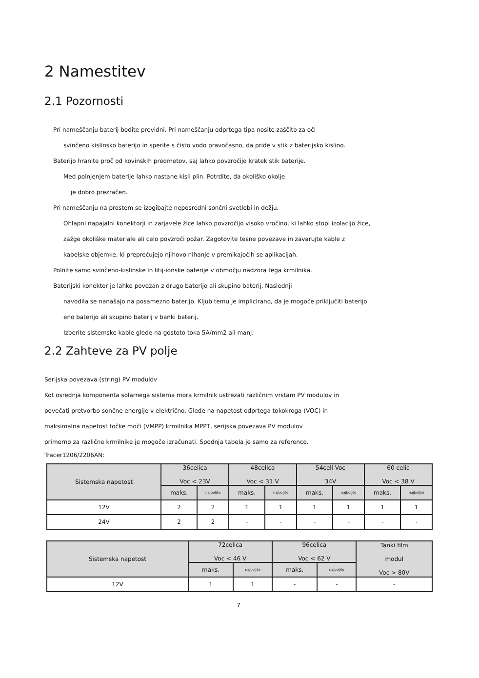2 Namestitev
2.1 Pozornosti
Pri nameščanju baterij bodite previdni. Pri nameščanju odprtega tipa nosite zaščito za oči
svinčeno kislinsko baterijo in sperite s čisto vodo pravočasno, da pride v stik z baterijsko kislino.
Baterijo hranite proč od kovinskih predmetov, saj lahko povzročijo kratek stik baterije.
Med polnjenjem baterije lahko nastane kisli plin. Potrdite, da okoliško okolje
je dobro prezračen.
Pri nameščanju na prostem se izogibajte neposredni sončni svetlobi in dežju.
Ohlapni napajalni konektorji in zarjavele žice lahko povzročijo visoko vročino, ki lahko stopi izolacijo žice,
zažge okoliške materiale ali celo povzroči požar. Zagotovite tesne povezave in zavarujte kable z
kabelske objemke, ki preprečujejo njihovo nihanje v premikajočih se aplikacijah.
Polnite samo svinčeno-kislinske in litij-ionske baterije v območju nadzora tega krmilnika.
Baterijski konektor je lahko povezan z drugo baterijo ali skupino baterij. Naslednji
navodila se nanašajo na posamezno baterijo. Kljub temu je implicirano, da je mogoče priključiti baterijo
eno baterijo ali skupino baterij v banki baterij.
Izberite sistemske kable glede na gostoto toka 5A/mm2 ali manj.
2.2 Zahteve za PV polje
Serijska povezava (string) PV modulov
Kot osrednja komponenta solarnega sistema mora krmilnik ustrezati različnim vrstam PV modulov in
povečati pretvorbo sončne energije v električno. Glede na napetost odprtega tokokroga (VOC) in
maksimalna napetost točke moči (VMPP) krmilnika MPPT, serijska povezava PV modulov
primerno za različne krmilnike je mogoče izračunati. Spodnja tabela je samo za referenco.
Tracer1206/2206AN:
| Sistemska napetost | 36celica Voc < 23V | | 48celica Voc < 31 V | | 54cell Voc 34V | | 60 celic Voc < 38 V | |
| --- | --- | --- | --- | --- | --- | --- | --- | --- |
| | maks. | najboljše | maks. | najboljše | maks. | najboljše | maks. | najboljše |
| 12V | 2 | 2 | 1 | 1 | 1 | 1 | 1 | 1 |
| 24V | 2 | 2 | - | - | - | - | - | - |
| Sistemska napetost | 72celica Voc < 46 V | | 96celica Voc < 62 V | | Tanki film modul Voc > 80V |
| --- | --- | --- | --- | --- | --- |
| | maks. | najboljše | maks. | najboljše | |
| 12V | 1 | 1 | - | - | - |
7